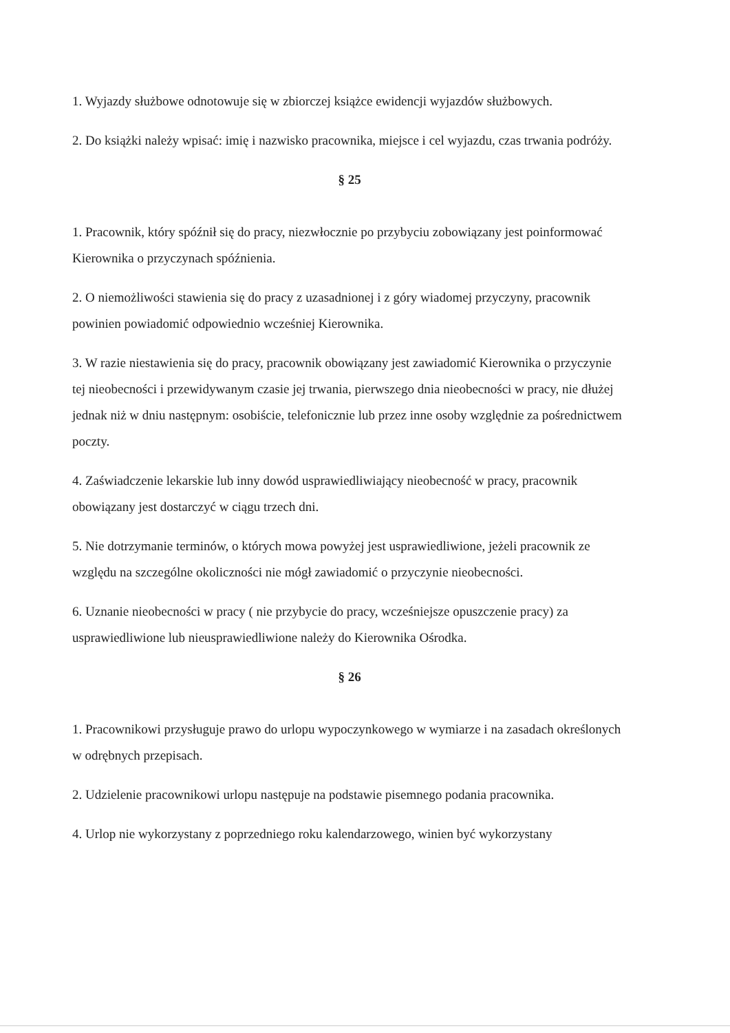1. Wyjazdy służbowe odnotowuje się w zbiorczej książce ewidencji wyjazdów służbowych.
2. Do książki należy wpisać: imię i nazwisko pracownika, miejsce i cel wyjazdu, czas trwania podróży.
§ 25
1. Pracownik, który spóźnił się do pracy, niezwłocznie po przybyciu zobowiązany jest poinformować Kierownika o przyczynach spóźnienia.
2. O niemożliwości stawienia się do pracy z uzasadnionej i z góry wiadomej przyczyny, pracownik powinien powiadomić odpowiednio wcześniej Kierownika.
3. W razie niestawienia się do pracy, pracownik obowiązany jest zawiadomić Kierownika o przyczynie tej nieobecności i przewidywanym czasie jej trwania, pierwszego dnia nieobecności w pracy, nie dłużej jednak niż w dniu następnym: osobiście, telefonicznie lub przez inne osoby względnie za pośrednictwem poczty.
4. Zaświadczenie lekarskie lub inny dowód usprawiedliwiający nieobecność w pracy, pracownik obowiązany jest dostarczyć w ciągu trzech dni.
5. Nie dotrzymanie terminów, o których mowa powyżej jest usprawiedliwione, jeżeli pracownik ze względu na szczególne okoliczności nie mógł zawiadomić o przyczynie nieobecności.
6. Uznanie nieobecności w pracy ( nie przybycie do pracy, wcześniejsze opuszczenie pracy) za usprawiedliwione lub nieusprawiedliwione należy do Kierownika Ośrodka.
§ 26
1. Pracownikowi przysługuje prawo do urlopu wypoczynkowego w wymiarze i na zasadach określonych w odrębnych przepisach.
2. Udzielenie pracownikowi urlopu następuje na podstawie pisemnego podania pracownika.
4. Urlop nie wykorzystany z poprzedniego roku kalendarzowego, winien być wykorzystany